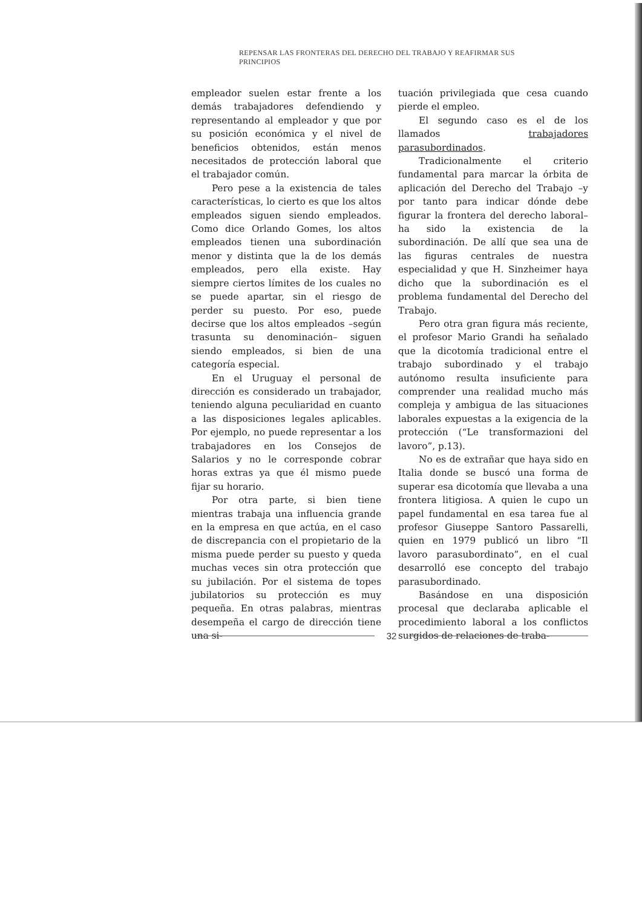REPENSAR LAS FRONTERAS DEL DERECHO DEL TRABAJO Y REAFIRMAR SUS PRINCIPIOS
empleador suelen estar frente a los demás trabajadores defendiendo y representando al empleador y que por su posición económica y el nivel de beneficios obtenidos, están menos necesitados de protección laboral que el trabajador común.
Pero pese a la existencia de tales características, lo cierto es que los altos empleados siguen siendo empleados. Como dice Orlando Gomes, los altos empleados tienen una subordinación menor y distinta que la de los demás empleados, pero ella existe. Hay siempre ciertos límites de los cuales no se puede apartar, sin el riesgo de perder su puesto. Por eso, puede decirse que los altos empleados –según trasunta su denominación– siguen siendo empleados, si bien de una categoría especial.
En el Uruguay el personal de dirección es considerado un trabajador, teniendo alguna peculiaridad en cuanto a las disposiciones legales aplicables. Por ejemplo, no puede representar a los trabajadores en los Consejos de Salarios y no le corresponde cobrar horas extras ya que él mismo puede fijar su horario.
Por otra parte, si bien tiene mientras trabaja una influencia grande en la empresa en que actúa, en el caso de discrepancia con el propietario de la misma puede perder su puesto y queda muchas veces sin otra protección que su jubilación. Por el sistema de topes jubilatorios su protección es muy pequeña. En otras palabras, mientras desempeña el cargo de dirección tiene una si-
tuación privilegiada que cesa cuando pierde el empleo.
El segundo caso es el de los llamados trabajadores parasubordinados.
Tradicionalmente el criterio fundamental para marcar la órbita de aplicación del Derecho del Trabajo –y por tanto para indicar dónde debe figurar la frontera del derecho laboral– ha sido la existencia de la subordinación. De allí que sea una de las figuras centrales de nuestra especialidad y que H. Sinzheimer haya dicho que la subordinación es el problema fundamental del Derecho del Trabajo.
Pero otra gran figura más reciente, el profesor Mario Grandi ha señalado que la dicotomía tradicional entre el trabajo subordinado y el trabajo autónomo resulta insuficiente para comprender una realidad mucho más compleja y ambigua de las situaciones laborales expuestas a la exigencia de la protección (“Le transformazioni del lavoro”, p.13).
No es de extrañar que haya sido en Italia donde se buscó una forma de superar esa dicotomía que llevaba a una frontera litigiosa. A quien le cupo un papel fundamental en esa tarea fue al profesor Giuseppe Santoro Passarelli, quien en 1979 publicó un libro “Il lavoro parasubordinato”, en el cual desarrolló ese concepto del trabajo parasubordinado.
Basándose en una disposición procesal que declaraba aplicable el procedimiento laboral a los conflictos surgidos de relaciones de traba-
32